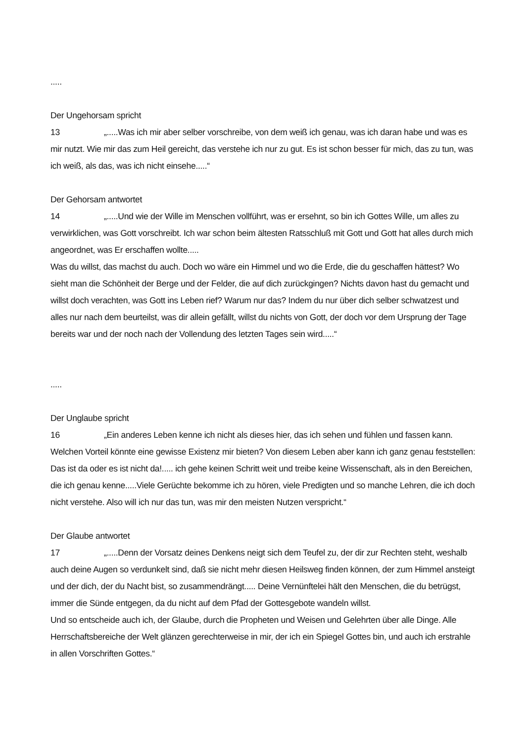.....
Der Ungehorsam spricht
13 „.....Was ich mir aber selber vorschreibe, von dem weiß ich genau, was ich daran habe und was es mir nutzt. Wie mir das zum Heil gereicht, das verstehe ich nur zu gut. Es ist schon besser für mich, das zu tun, was ich weiß, als das, was ich nicht einsehe.....“
Der Gehorsam antwortet
14 „.....Und wie der Wille im Menschen vollführt, was er ersehnt, so bin ich Gottes Wille, um alles zu verwirklichen, was Gott vorschreibt. Ich war schon beim ältesten Ratsschluß mit Gott und Gott hat alles durch mich angeordnet, was Er erschaffen wollte.....
Was du willst, das machst du auch. Doch wo wäre ein Himmel und wo die Erde, die du geschaffen hättest? Wo sieht man die Schönheit der Berge und der Felder, die auf dich zurückgingen? Nichts davon hast du gemacht und willst doch verachten, was Gott ins Leben rief? Warum nur das? Indem du nur über dich selber schwatzest und alles nur nach dem beurteilst, was dir allein gefällt, willst du nichts von Gott, der doch vor dem Ursprung der Tage bereits war und der noch nach der Vollendung des letzten Tages sein wird.....“
.....
Der Unglaube spricht
16 „Ein anderes Leben kenne ich nicht als dieses hier, das ich sehen und fühlen und fassen kann. Welchen Vorteil könnte eine gewisse Existenz mir bieten? Von diesem Leben aber kann ich ganz genau feststellen: Das ist da oder es ist nicht da!..... ich gehe keinen Schritt weit und treibe keine Wissenschaft, als in den Bereichen, die ich genau kenne.....Viele Gerüchte bekomme ich zu hören, viele Predigten und so manche Lehren, die ich doch nicht verstehe. Also will ich nur das tun, was mir den meisten Nutzen verspricht.“
Der Glaube antwortet
17 „.....Denn der Vorsatz deines Denkens neigt sich dem Teufel zu, der dir zur Rechten steht, weshalb auch deine Augen so verdunkelt sind, daß sie nicht mehr diesen Heilsweg finden können, der zum Himmel ansteigt und der dich, der du Nacht bist, so zusammendrängt..... Deine Vernünftelei hält den Menschen, die du betrügst, immer die Sünde entgegen, da du nicht auf dem Pfad der Gottesgebote wandeln willst.
Und so entscheide auch ich, der Glaube, durch die Propheten und Weisen und Gelehrten über alle Dinge. Alle Herrschaftsbereiche der Welt glänzen gerechterweise in mir, der ich ein Spiegel Gottes bin, und auch ich erstrahle in allen Vorschriften Gottes.“